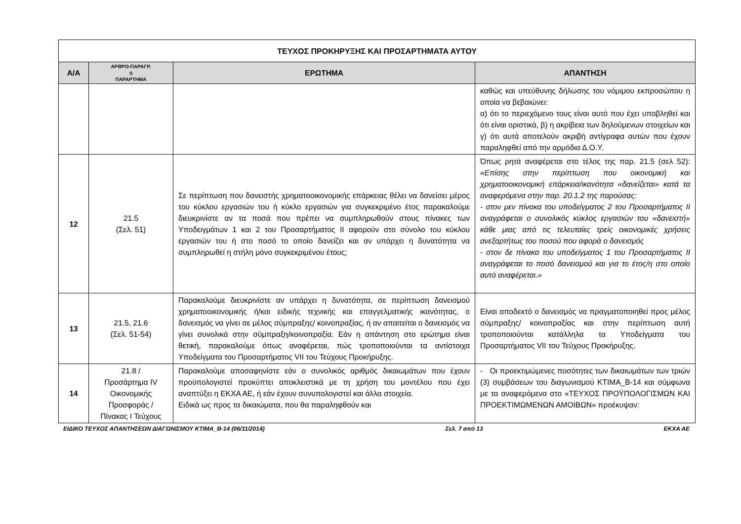| ΤΕΥΧΟΣ ΠΡΟΚΗΡΥΞΗΣ ΚΑΙ ΠΡΟΣΑΡΤΗΜΑΤΑ ΑΥΤΟΥ | | | |
| --- | --- | --- | --- |
| Α/Α | ΑΡΘΡΟ-ΠΑΡΑΓΡ. ή ΠΑΡΑΡΤΗΜΑ | ΕΡΩΤΗΜΑ | ΑΠΑΝΤΗΣΗ |
| | | | καθώς και υπεύθυνης δήλωσης του νόμιμου εκπροσώπου η οποία να βεβαιώνει: α) ότι το περιεχόμενο τους είναι αυτό που έχει υποβληθεί και ότι είναι οριστικά, β) η ακρίβεια των δηλούμενων στοιχείων και γ) ότι αυτά αποτελούν ακριβή αντίγραφα αυτών που έχουν παραληφθεί από την αρμόδια Δ.Ο.Υ. |
| 12 | 21.5 (Σελ. 51) | Σε περίπτωση που δανειστής χρηματοοικονομικής επάρκειας θέλει να δανείσει μέρος του κύκλου εργασιών του ή κύκλο εργασιών για συγκεκριμένο έτος παρακαλούμε διευκρινίστε αν τα ποσά που πρέπει να συμπληρωθούν στους πίνακες των Υποδειγμάτων 1 και 2 του Προσαρτήματος ΙΙ αφορούν στο σύνολο του κύκλου εργασιών του ή στο ποσό το οποίο δανείζει και αν υπάρχει η δυνατότητα να συμπληρωθεί η στήλη μόνο συγκεκριμένου έτους; | Όπως ρητά αναφέρεται στο τέλος της παρ. 21.5 (σελ 52): «Επίσης στην περίπτωση που οικονομική και χρηματοοικονομική επάρκεια/ικανότητα «δανείζεται» κατά τα αναφερόμενα στην παρ. 20.1.2 της παρούσας: - στον μεν πίνακα του υποδείγματος 2 του Προσαρτήματος ΙΙ αναγράφεται ο συνολικός κύκλος εργασιών του «δανειστή» κάθε μιας από τις τελευταίες τρείς οικονομικές χρήσεις ανεξαρτήτως του ποσού που αφορά ο δανεισμός - στον δε πίνακα του υποδείγματος 1 του Προσαρτήματος ΙΙ αναγράφεται το ποσό δανεισμού και για το έτος/η στο οποίο αυτό αναφέρεται.» |
| 13 | 21.5, 21.6 (Σελ. 51-54) | Παρακαλούμε διευκρινίστε αν υπάρχει η δυνατότητα, σε περίπτωση δανεισμού χρηματοοικονομικής ή/και ειδικής τεχνικής και επαγγελματικής ικανότητας, ο δανεισμός να γίνει σε μέλος σύμπραξης/ κοινοπραξίας, ή αν απαιτείται ο δανεισμός να γίνει συνολικά στην σύμπραξη/κοινοπραξία. Εάν η απάντηση στο ερώτημα είναι θετική, παρακαλούμε όπως αναφέρεται, πώς τροποποιούνται τα αντίστοιχα Υποδείγματα του Προσαρτήματος VII του Τεύχους Προκήρυξης. | Είναι αποδεκτό ο δανεισμός να πραγματοποιηθεί προς μέλος σύμπραξης/ κοινοπραξίας και στην περίπτωση αυτή τροποποιούνται κατάλληλα τα Υποδείγματα του Προσαρτήματος VII του Τεύχους Προκήρυξης. |
| 14 | 21.8 / Προσάρτημα IV Οικονομικής Προσφοράς / Πίνακας Ι Τεύχους | Παρακαλούμε αποσαφηνίστε εάν ο συνολικός αριθμός δικαιωμάτων που έχουν προϋπολογιστεί προκύπτει αποκλειστικά με τη χρήση του μοντέλου που έχει αναπτύξει η ΕΚΧΑ ΑΕ, ή εάν έχουν συνυπολογιστεί και άλλα στοιχεία. Ειδικά ως προς τα δικαιώματα, που θα παραληφθούν και | - Οι προεκτιμώμενες ποσότητες των δικαιωμάτων των τριών (3) συμβάσεων του διαγωνισμού ΚΤΙΜΑ_Β-14 και σύμφωνα με τα αναφερόμενα στο «ΤΕΥΧΟΣ ΠΡΟΫΠΟΛΟΓΙΣΜΩΝ ΚΑΙ ΠΡΟΕΚΤΙΜΩΜΕΝΩΝ ΑΜΟΙΒΩΝ» προέκυψαν: |
ΕΙΔΙΚΟ ΤΕΥΧΟΣ ΑΠΑΝΤΗΣΕΩΝ ΔΙΑΓΩΝΙΣΜΟΥ ΚΤΙΜΑ_Β-14 (06/11/2014) Σελ. 7 από 13 ΕΚΧΑ ΑΕ